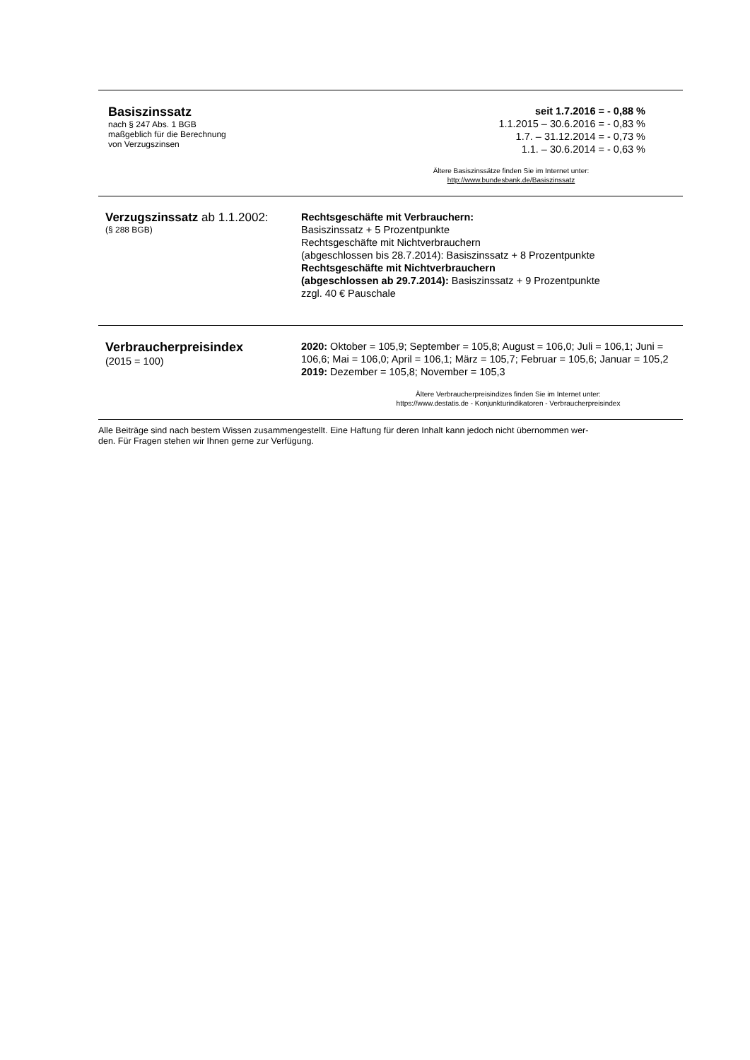Basiszinssatz
nach § 247 Abs. 1 BGB
maßgeblich für die Berechnung
von Verzugszinsen
seit 1.7.2016 = - 0,88 %
1.1.2015 – 30.6.2016 = - 0,83 %
1.7. – 31.12.2014 = - 0,73 %
1.1. – 30.6.2014 = - 0,63 %
Ältere Basiszinssätze finden Sie im Internet unter:
http://www.bundesbank.de/Basiszinssatz
Verzugszinssatz ab 1.1.2002:
(§ 288 BGB)
Rechtsgeschäfte mit Verbrauchern:
Basiszinssatz + 5 Prozentpunkte
Rechtsgeschäfte mit Nichtverbrauchern
(abgeschlossen bis 28.7.2014): Basiszinssatz + 8 Prozentpunkte
Rechtsgeschäfte mit Nichtverbrauchern
(abgeschlossen ab 29.7.2014): Basiszinssatz + 9 Prozentpunkte
zzgl. 40 € Pauschale
Verbraucherpreisindex
(2015 = 100)
2020: Oktober = 105,9; September = 105,8; August = 106,0; Juli = 106,1; Juni = 106,6; Mai = 106,0; April = 106,1; März = 105,7; Februar = 105,6; Januar = 105,2
2019: Dezember = 105,8; November = 105,3
Ältere Verbraucherpreisindizes finden Sie im Internet unter:
https://www.destatis.de - Konjunkturindikatoren - Verbraucherpreisindex
Alle Beiträge sind nach bestem Wissen zusammengestellt. Eine Haftung für deren Inhalt kann jedoch nicht übernommen wer-
den. Für Fragen stehen wir Ihnen gerne zur Verfügung.